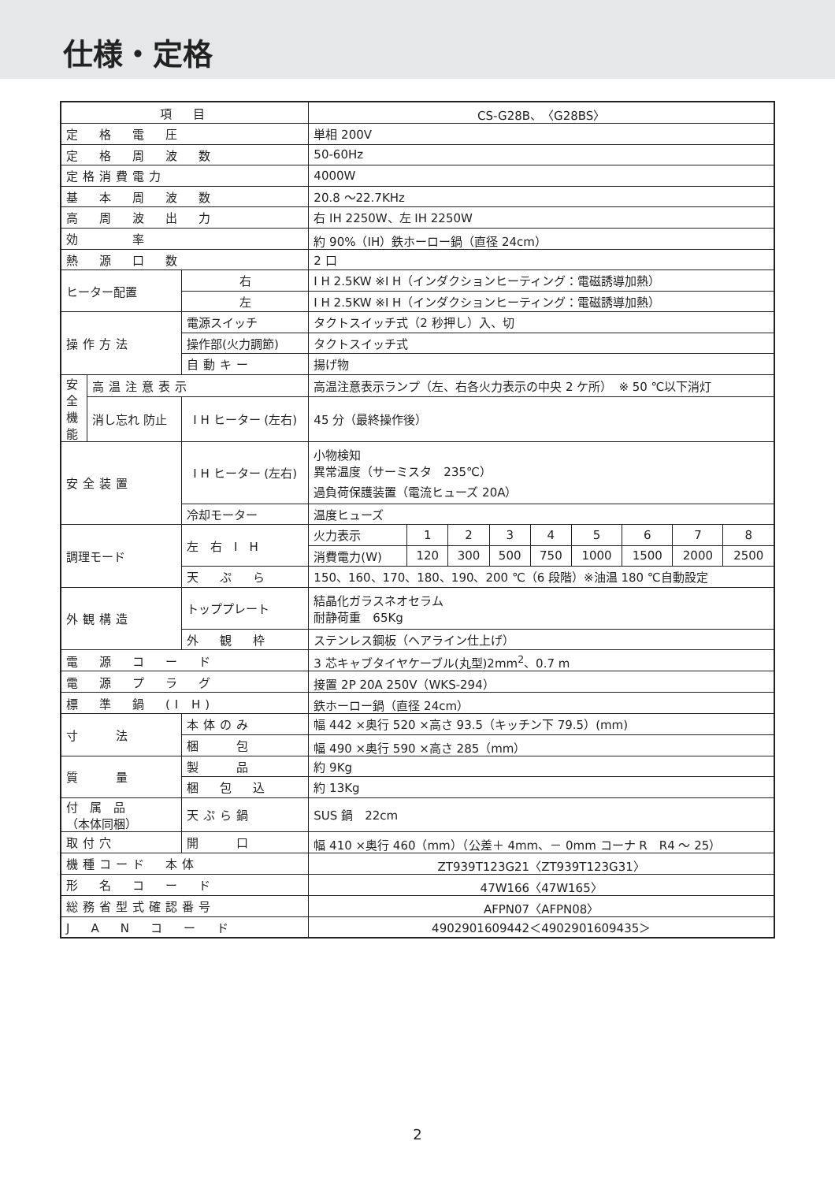仕様・定格
| 項 目 | | | CS-G28B、〈G28BS〉 | | | | | | | | |
| --- | --- | --- | --- | --- | --- | --- | --- | --- | --- | --- | --- |
| 定 格 電 圧 | | | 単相 200V | | | | | | | | |
| 定 格 周 波 数 | | | 50-60Hz | | | | | | | | |
| 定格消費電力 | | | 4000W | | | | | | | | |
| 基 本 周 波 数 | | | 20.8 ～22.7KHz | | | | | | | | |
| 高 周 波 出 力 | | | 右 IH 2250W、左 IH 2250W | | | | | | | | |
| 効 率 | | | 約 90%（IH）鉄ホーロー鍋（直径 24cm） | | | | | | | | |
| 熱 源 口 数 | | | 2 口 | | | | | | | | |
| ヒーター配置 | | 右 | I H 2.5KW ※I H（インダクションヒーティング：電磁誘導加熱） | | | | | | | | |
| | | 左 | I H 2.5KW ※I H（インダクションヒーティング：電磁誘導加熱） | | | | | | | | |
| 操作方法 | | 電源スイッチ | タクトスイッチ式（2 秒押し）入、切 | | | | | | | | |
| | | 操作部(火力調節) | タクトスイッチ式 | | | | | | | | |
| | | 自動キー | 揚げ物 | | | | | | | | |
| 安全機能 | 高温注意表示 | | 高温注意表示ランプ（左、右各火力表示の中央 2 ケ所） ※ 50 ℃以下消灯 | | | | | | | | |
| | 消し忘れ 防止 | I H ヒーター (左右) | 45 分（最終操作後） | | | | | | | | |
| 安全装置 | | I H ヒーター (左右) | 小物検知 異常温度（サーミスタ 235℃） 過負荷保護装置（電流ヒューズ 20A） | | | | | | | | |
| | | 冷却モーター | 温度ヒューズ | | | | | | | | |
| 調理モード | | 左 右 I H | 火力表示 | 1 | 2 | 3 | 4 | 5 | 6 | 7 | 8 |
| | | | 消費電力(W) | 120 | 300 | 500 | 750 | 1000 | 1500 | 2000 | 2500 |
| | | 天 ぷ ら | 150、160、170、180、190、200 ℃（6 段階）※油温 180 ℃自動設定 | | | | | | | | |
| 外観構造 | | トッププレート | 結晶化ガラスネオセラム 耐静荷重 65Kg | | | | | | | | |
| | | 外 観 枠 | ステンレス鋼板（ヘアライン仕上げ） | | | | | | | | |
| 電 源 コ ー ド | | | 3 芯キャブタイヤケーブル(丸型)2mm<sup>2</sup>、0.7 m | | | | | | | | |
| 電 源 プ ラ グ | | | 接置 2P 20A 250V（WKS-294） | | | | | | | | |
| 標 準 鍋 (I H) | | | 鉄ホーロー鍋（直径 24cm） | | | | | | | | |
| 寸 法 | | 本体のみ | 幅 442 ×奥行 520 ×高さ 93.5（キッチン下 79.5）(mm) | | | | | | | | |
| | | 梱 包 | 幅 490 ×奥行 590 ×高さ 285（mm） | | | | | | | | |
| 質 量 | | 製 品 | 約 9Kg | | | | | | | | |
| | | 梱 包 込 | 約 13Kg | | | | | | | | |
| 付 属 品 （本体同梱） | | 天ぷら鍋 | SUS 鍋 22cm | | | | | | | | |
| 取付穴 | | 開 口 | 幅 410 ×奥行 460（mm）（公差＋ 4mm、－ 0mm コーナ R R4 ～ 25） | | | | | | | | |
| 機種コード 本体 | | | ZT939T123G21〈ZT939T123G31〉 | | | | | | | | |
| 形 名 コ ー ド | | | 47W166〈47W165〉 | | | | | | | | |
| 総務省型式確認番号 | | | AFPN07〈AFPN08〉 | | | | | | | | |
| J A N コ ー ド | | | 4902901609442＜4902901609435＞ | | | | | | | | |
2